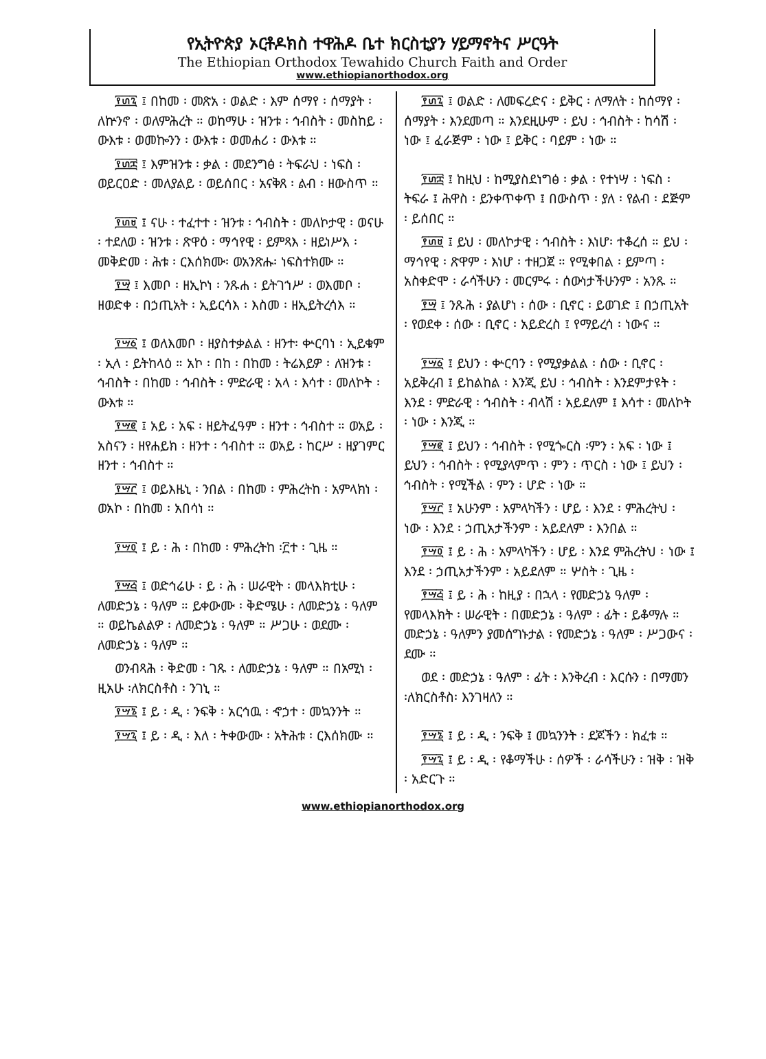የኢትዮጵያ ኦርቶዶክስ ተዋሕዶ ቤተ ክርስቲያን ሃይማኖትና ሥርዓት
The Ethiopian Orthodox Tewahido Church Faith and Order
www.ethiopianorthodox.org
፻፴፯ ፤ በከመ ፡ መጽአ ፡ ወልድ ፡ እም ሰማየ ፡ ሰማያት ፡ ለኵንኖ ፡ ወለምሕረት ። ወከማሁ ፡ ዝንቱ ፡ ኅብስት ፡ መስከይ ፡ ውእቱ ፡ ወመኰንን ፡ ውእቱ ፡ ወመሐሪ ፡ ውእቱ ።
፻፴፰ ፤ እምዝንቱ ፡ ቃል ፡ መደንግፅ ፡ ትፍራህ ፡ ነፍስ ፡ ወይርዐድ ፡ መለያልይ ፡ ወይሰበር ፡ አናቅጸ ፡ ልብ ፡ ዘውስጥ ።
፻፴፱ ፤ ናሁ ፡ ተፈተተ ፡ ዝንቱ ፡ ኅብስት ፡ መለኮታዊ ፡ ወናሁ ፡ ተደለወ ፡ ዝንቱ ፡ ጽዋዕ ፡ ማኅየዊ ፡ ይምጻእ ፡ ዘይነሥእ ፡ መቅድመ ፡ ሕቱ ፡ ርእሰክሙ፡ ወአንጽሑ፡ ነፍስተክሙ ።
፻፵ ፤ እመቦ ፡ ዘኢኮነ ፡ ንጹሐ ፡ ይትገኀሥ ፡ ወእመቦ ፡ ዘወድቀ ፡ በኃጢአት ፡ ኢይርሳእ ፡ እስመ ፡ ዘኢይትረሳእ ።
፻፵፩ ፤ ወለእመቦ ፡ ዘያስተቃልል ፡ ዘንተ፡ ቍርባነ ፡ ኢይቁም ፡ ኢላ ፡ ይትከላዕ ። አኮ ፡ በከ ፡ በከመ ፡ ትሬእይዎ ፡ ለዝንቱ ፡ ኅብስት ፡ በከመ ፡ ኅብስት ፡ ምድራዊ ፡ አላ ፡ እሳተ ፡ መለኮት ፡ ውእቱ ።
፻፵፪ ፤ አይ ፡ አፍ ፡ ዘይትፈዓም ፡ ዘንተ ፡ ኅብስተ ። ወአይ ፡ አስናን ፡ ዘየሐይክ ፡ ዘንተ ፡ ኅብስተ ። ወአይ ፡ ከርሥ ፡ ዘያገምር ዘንተ ፡ ኅብስተ ።
፻፵፫ ፤ ወይእዜኒ ፡ ንበል ፡ በከመ ፡ ምሕረትከ ፡ አምላክነ ፡ ወአኮ ፡ በከመ ፡ አበሳነ ።
፻፵፬ ፤ ይ ፡ ሕ ፡ በከመ ፡ ምሕረትከ ፡፫ተ ፡ ጊዜ ።
፻፵፭ ፤ ወድኅሬሁ ፡ ይ ፡ ሕ ፡ ሠራዊት ፡ መላእክቲሁ ፡ ለመድኃኔ ፡ ዓለም ። ይቀውሙ ፡ ቅድሜሁ ፡ ለመድኃኔ ፡ ዓለም ። ወይኬልልዎ ፡ ለመድኃኔ ፡ ዓለም ። ሥጋሁ ፡ ወደሙ ፡ ለመድኃኔ ፡ ዓለም ።
ወንብጻሕ ፡ ቅድመ ፡ ገጹ ፡ ለመድኃኔ ፡ ዓለም ። በአሚነ ፡ ዚአሁ ፡ለክርስቶስ ፡ ንገኒ ።
፻፵፮ ፤ ይ ፡ ዲ ፡ ንፍቅ ፡ አርኅዉ ፡ ኆኃተ ፡ መኳንንት ።
፻፵፯ ፤ ይ ፡ ዲ ፡ እለ ፡ ትቀውሙ ፡ አትሕቱ ፡ ርእሰክሙ ።
፻፴፯ ፤ ወልድ ፡ ለመፍረድና ፡ ይቅር ፡ ለማለት ፡ ከሰማየ ፡ ሰማያት ፡ እንደመጣ ። እንደዚሁም ፡ ይህ ፡ ኅብስት ፡ ከሳሽ ፡ ነው ፤ ፈራጅም ፡ ነው ፤ ይቅር ፡ ባይም ፡ ነው ።
፻፴፰ ፤ ከዚህ ፡ ከሚያስደነግፅ ፡ ቃል ፡ የተነሣ ፡ ነፍስ ፡ ትፍራ ፤ ሕዋስ ፡ ይንቀጥቀጥ ፤ በውስጥ ፡ ያለ ፡ የልብ ፡ ደጅም ፡ ይሰበር ።
፻፴፱ ፤ ይህ ፡ መለኮታዊ ፡ ኅብስት ፡ እነሆ፡ ተቆረሰ ። ይህ ፡ ማኅየዊ ፡ ጽዋም ፡ እነሆ ፡ ተዘጋጀ ። የሚቀበል ፡ ይምጣ ፡ አስቀድሞ ፡ ራሳችሁን ፡ መርምሩ ፡ ሰውነታችሁንም ፡ አንጹ ።
፻፵ ፤ ንጹሕ ፡ ያልሆነ ፡ ሰው ፡ ቢኖር ፡ ይወገድ ፤ በኃጢአት ፡ የወደቀ ፡ ሰው ፡ ቢኖር ፡ አይድረስ ፤ የማይረሳ ፡ ነውና ።
፻፵፩ ፤ ይህን ፡ ቍርባን ፡ የሚያቃልል ፡ ሰው ፡ ቢኖር ፡ አይቅረብ ፤ ይከልከል ፡ እንጂ ይህ ፡ ኅብስት ፡ እንደምታዩት ፡ እንደ ፡ ምድራዊ ፡ ኅብስት ፡ ብላሽ ፡ አይደለም ፤ እሳተ ፡ መለኮት ፡ ነው ፡ እንጂ ።
፻፵፪ ፤ ይህን ፡ ኅብስት ፡ የሚጐርስ ፡ምን ፡ አፍ ፡ ነው ፤ ይህን ፡ ኅብስት ፡ የሚያላምጥ ፡ ምን ፡ ጥርስ ፡ ነው ፤ ይህን ፡ ኅብስት ፡ የሚችል ፡ ምን ፡ ሆድ ፡ ነው ።
፻፵፫ ፤ አሁንም ፡ አምላካችን ፡ ሆይ ፡ እንደ ፡ ምሕረትህ ፡ ነው ፡ እንደ ፡ ኃጢአታችንም ፡ አይደለም ፡ እንበል ።
፻፵፬ ፤ ይ ፡ ሕ ፡ አምላካችን ፡ ሆይ ፡ እንደ ምሕረትህ ፡ ነው ፤ እንደ ፡ ኃጢአታችንም ፡ አይደለም ። ሦስት ፡ ጊዜ ፡
፻፵፭ ፤ ይ ፡ ሕ ፡ ከዚያ ፡ በኋላ ፡ የመድኃኔ ዓለም ፡ የመላእክት ፡ ሠራዊት ፡ በመድኃኔ ፡ ዓለም ፡ ፊት ፡ ይቆማሉ ። መድኃኔ ፡ ዓለምን ያመሰግኑታል ፡ የመድኃኔ ፡ ዓለም ፡ ሥጋውና ፡ ደሙ ።
ወደ ፡ መድኃኔ ፡ ዓለም ፡ ፊት ፡ እንቅረብ ፡ እርሱን ፡ በማመን ፡ለክርስቶስ፡ እንገዛለን ።
፻፵፮ ፤ ይ ፡ ዲ ፡ ንፍቅ ፤ መኳንንት ፡ ደጆችን ፡ ክፈቱ ።
፻፵፯ ፤ ይ ፡ ዲ ፡ የቆማችሁ ፡ ሰዎች ፡ ራሳችሁን ፡ ዝቅ ፡ ዝቅ ፡ አድርጉ ።
www.ethiopianorthodox.org